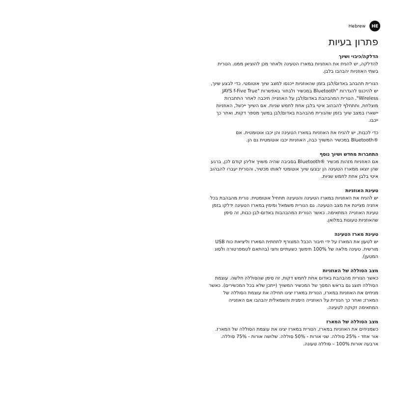Hebrew HE
פתרון בעיות
הדלקה/כיבוי ושיוך
להדלקה, יש להניח את האוזניות במארז הטעינה ולאחר מכן להוציאן ממנו. הנורית בשתי האוזניות יהבהבו בלבן.
הנורית תהבהב באדום/לבן בזמן שהאוזניות ייכנסו למצב שיוך אוטומטי. כדי לבצע שיוך, יש להיכנס להגדרות "Bluetooth במכשיר ולבחור באפשרות "JAYS f-Five True Wireless". הנורית המהבהבת באדום/לבן על האוזנייה תיכבה לאחר התחברות מוצלחת, ותתחלף להבהוב איטי בלבן אחת לחמש שניות. אם השיוך ייכשל, האוזניות יישארו במצב שיוך בזמן שהנורית מהבהבת באדום/לבן במשך מספר דקות, ואחר כך ייכבו.
כדי לכבות, יש להניח את האוזניות במארז הטעינה והן יכבו אוטומטית. אם ®Bluetooth במכשיר המשויך כבה, האוזניות יכבו אוטומטית גם הן.
התחברות מחדש ושיוך נוסף
אם האוזניות מזהות מכשיר ®Bluetooth בסביבה שהיה משויך אליהן קודם לכן, ברגע שהן יוצאו ממארז הטעינה הן יבצעו שיוך אוטומטי לאותו מכשיר, והנורית יעברו להבהוב איטי בלבן אחת לחמש שניות.
טעינת האוזניות
יש להניח את האוזניות במארז הטעינה והטעינה תתחיל אוטומטית. נורית מהבהבת בכל אוזניה מציינת את מצב הטעינה. גם הנורית משמאל ומימין במארז הטעינה ידלקו בזמן טעינת האוזנייה המתאימה. כאשר הנורית המהבהבות באדום-לבן כבות, זה סימן שהאוזניות טעונות במלואן.
טעינת מארז הטעינה
יש לטעון את המארז על ידי חיבור הכבל המצורף לתחתית המארז וליציאת כוח USB מורשית. טעינה מלאה של 100% תימשך כשעתיים וחצי (בהתאם לטמפרטורה ולסוג המטען).
מצב הסוללה של האוזניות
כאשר הנורית מהבהבת באדום אחת לחמש דקות, זה סימן שהסוללה חלשה. עוצמת הסוללה תוצג גם בראש המסך של המכשיר המשויך (ייתכן שלא בכל המכשירים). כאשר מניחים את האוזניות במארז, הנורית במארז יציגו תחילה את עוצמת הסוללה של המארז; ואחר כך הנורית על האוזנייה הימנית והשמאלית יהבהבו אם האוזנייה המתאימה זקוקה לטעינה.
מצב הסוללה של המארז
כשמניחים את האוזניות במארז, הנורית במארז יציגו את עוצמת הסוללה של המארז. אור אחד - 25% סוללה. שני אורות - 50% סוללה. שלושה אורות - 75% סוללה. ארבעה אורות 100% – סוללה טעונה.